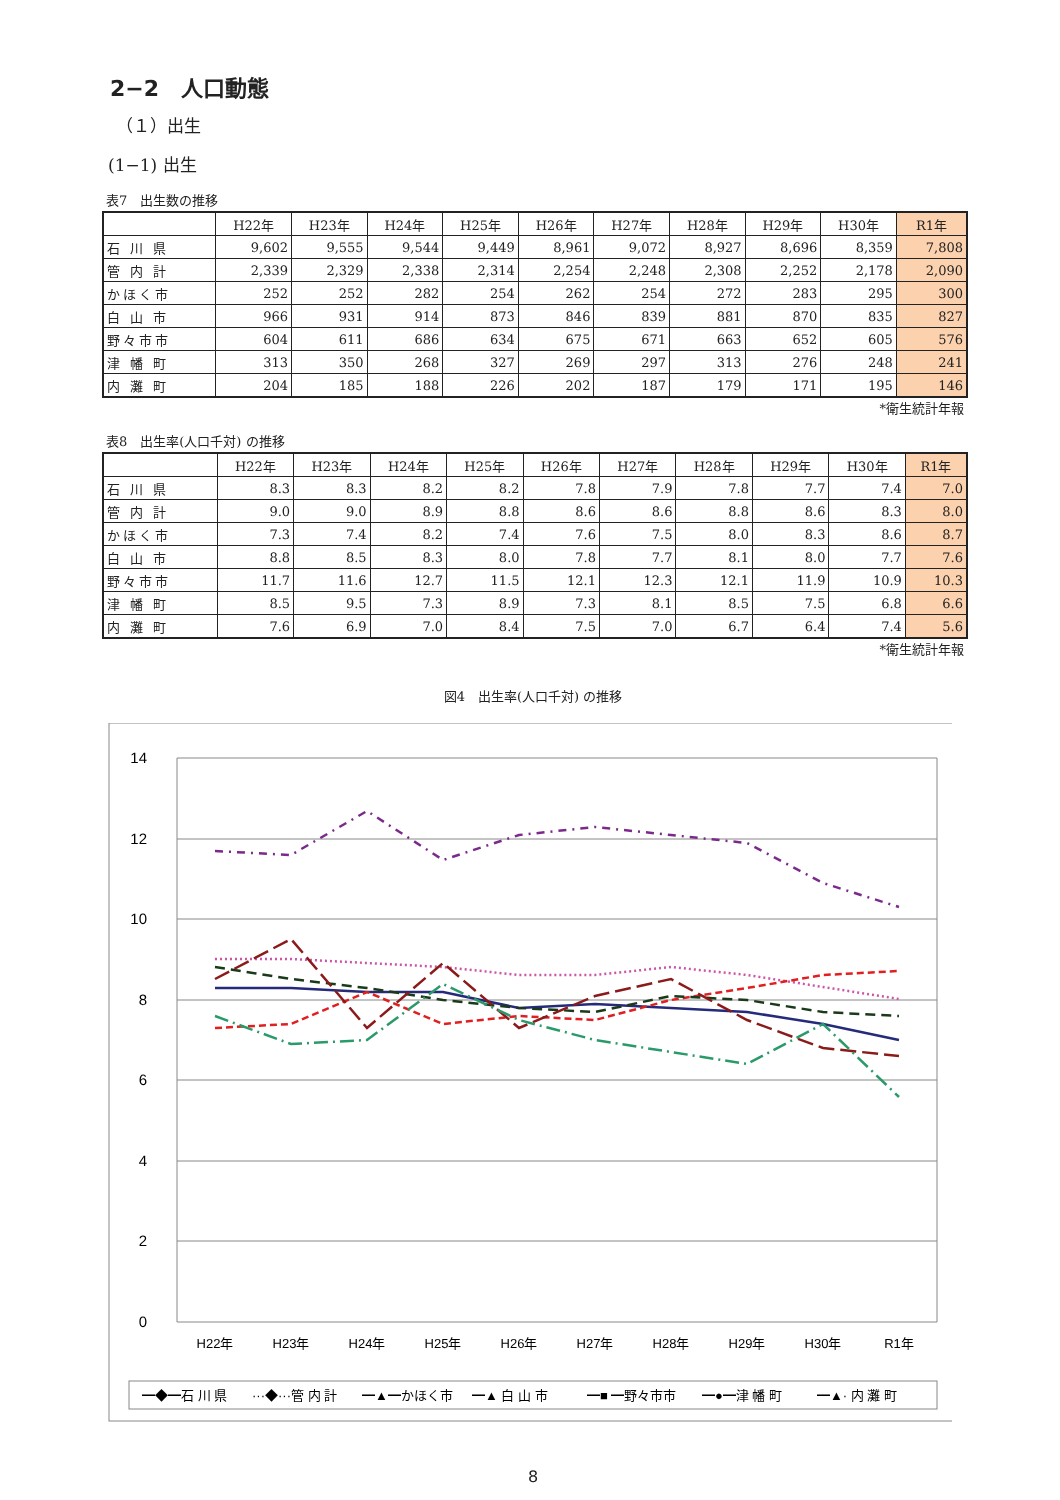2−2　人口動態
（１）出生
(1−1) 出生
表7　出生数の推移
| | H22年 | H23年 | H24年 | H25年 | H26年 | H27年 | H28年 | H29年 | H30年 | R1年 |
| --- | --- | --- | --- | --- | --- | --- | --- | --- | --- | --- |
| 石 川 県 | 9,602 | 9,555 | 9,544 | 9,449 | 8,961 | 9,072 | 8,927 | 8,696 | 8,359 | 7,808 |
| 管 内 計 | 2,339 | 2,329 | 2,338 | 2,314 | 2,254 | 2,248 | 2,308 | 2,252 | 2,178 | 2,090 |
| かほく市 | 252 | 252 | 282 | 254 | 262 | 254 | 272 | 283 | 295 | 300 |
| 白 山 市 | 966 | 931 | 914 | 873 | 846 | 839 | 881 | 870 | 835 | 827 |
| 野々市市 | 604 | 611 | 686 | 634 | 675 | 671 | 663 | 652 | 605 | 576 |
| 津 幡 町 | 313 | 350 | 268 | 327 | 269 | 297 | 313 | 276 | 248 | 241 |
| 内 灘 町 | 204 | 185 | 188 | 226 | 202 | 187 | 179 | 171 | 195 | 146 |
*衛生統計年報
表8　出生率(人口千対) の推移
| | H22年 | H23年 | H24年 | H25年 | H26年 | H27年 | H28年 | H29年 | H30年 | R1年 |
| --- | --- | --- | --- | --- | --- | --- | --- | --- | --- | --- |
| 石 川 県 | 8.3 | 8.3 | 8.2 | 8.2 | 7.8 | 7.9 | 7.8 | 7.7 | 7.4 | 7.0 |
| 管 内 計 | 9.0 | 9.0 | 8.9 | 8.8 | 8.6 | 8.6 | 8.8 | 8.6 | 8.3 | 8.0 |
| かほく市 | 7.3 | 7.4 | 8.2 | 7.4 | 7.6 | 7.5 | 8.0 | 8.3 | 8.6 | 8.7 |
| 白 山 市 | 8.8 | 8.5 | 8.3 | 8.0 | 7.8 | 7.7 | 8.1 | 8.0 | 7.7 | 7.6 |
| 野々市市 | 11.7 | 11.6 | 12.7 | 11.5 | 12.1 | 12.3 | 12.1 | 11.9 | 10.9 | 10.3 |
| 津 幡 町 | 8.5 | 9.5 | 7.3 | 8.9 | 7.3 | 8.1 | 8.5 | 7.5 | 6.8 | 6.6 |
| 内 灘 町 | 7.6 | 6.9 | 7.0 | 8.4 | 7.5 | 7.0 | 6.7 | 6.4 | 7.4 | 5.6 |
*衛生統計年報
図4　出生率(人口千対) の推移
14
12
10
8
6
4
2
0
H22年
H23年
H24年
H25年
H26年
H27年
H28年
H29年
H30年
R1年
━◆━石 川 県
···◆···管 内 計
━▲━かほく市
━▲ 白 山 市
━■ ━野々市市
━●━津 幡 町
━▲· 内 灘 町
8